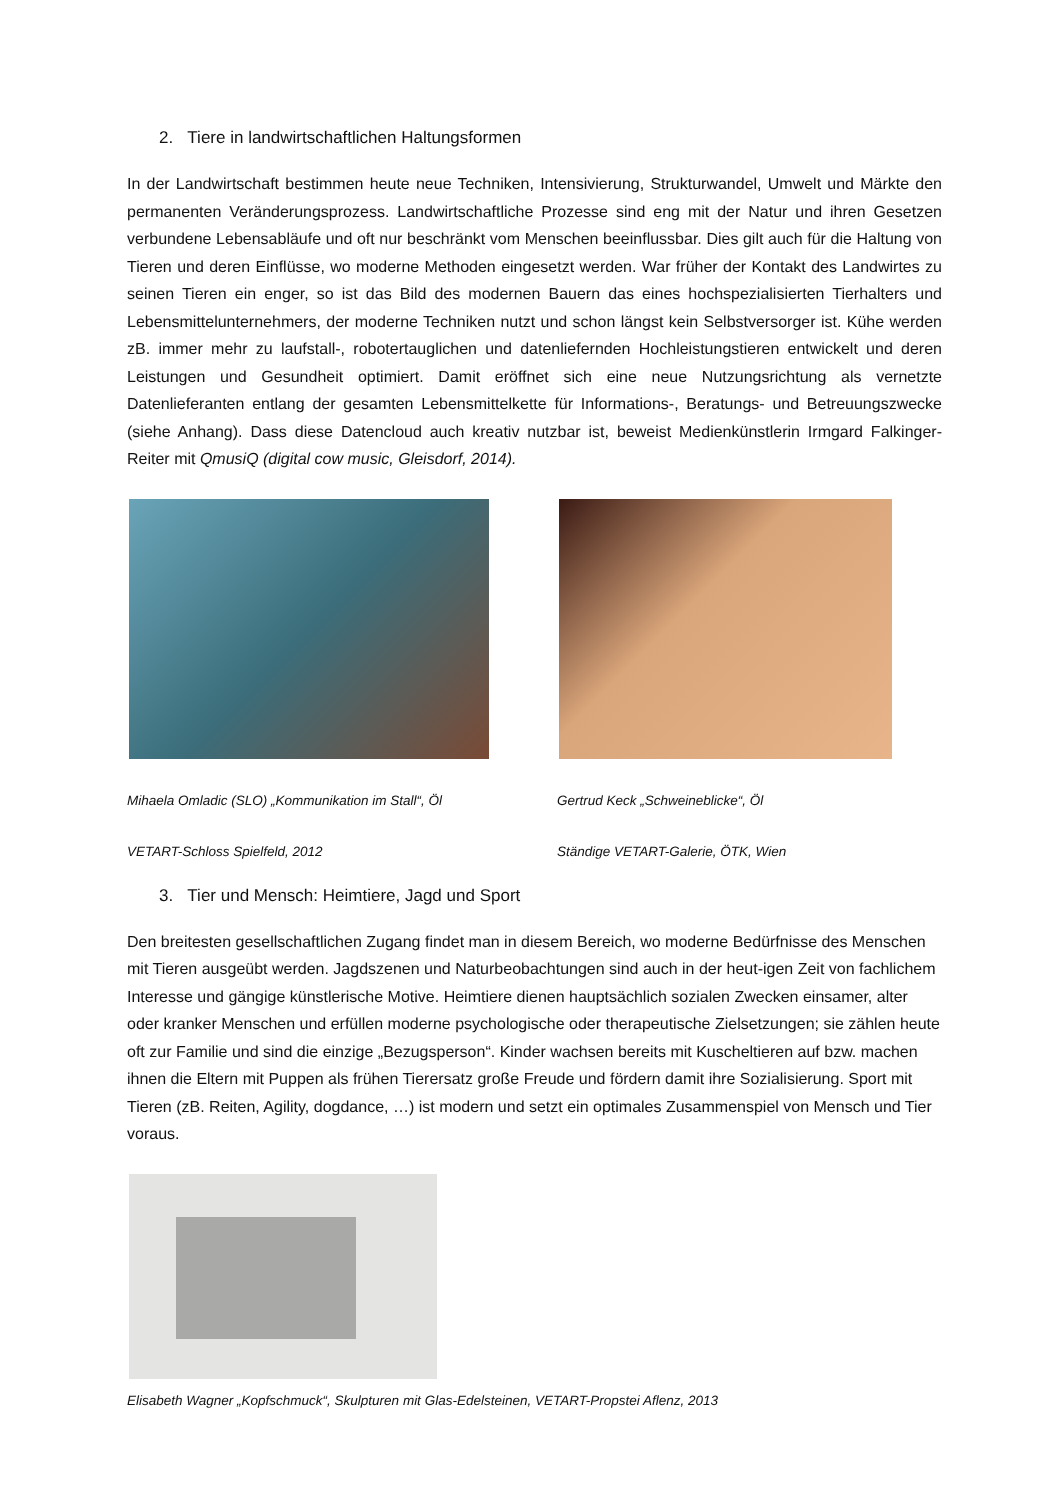2. Tiere in landwirtschaftlichen Haltungsformen
In der Landwirtschaft bestimmen heute neue Techniken, Intensivierung, Strukturwandel, Umwelt und Märkte den permanenten Veränderungsprozess. Landwirtschaftliche Prozesse sind eng mit der Natur und ihren Gesetzen verbundene Lebensabläufe und oft nur beschränkt vom Menschen beeinflussbar. Dies gilt auch für die Haltung von Tieren und deren Einflüsse, wo moderne Methoden eingesetzt werden. War früher der Kontakt des Landwirtes zu seinen Tieren ein enger, so ist das Bild des modernen Bauern das eines hochspezialisierten Tierhalters und Lebensmittelunternehmers, der moderne Techniken nutzt und schon längst kein Selbstversorger ist. Kühe werden zB. immer mehr zu laufstall-, robotertauglichen und datenliefernden Hochleistungstieren entwickelt und deren Leistungen und Gesundheit optimiert. Damit eröffnet sich eine neue Nutzungsrichtung als vernetzte Datenlieferanten entlang der gesamten Lebensmittelkette für Informations-, Beratungs- und Betreuungszwecke (siehe Anhang). Dass diese Datencloud auch kreativ nutzbar ist, beweist Medienkünstlerin Irmgard Falkinger-Reiter mit QmusiQ (digital cow music, Gleisdorf, 2014).
Mihaela Omladic (SLO) „Kommunikation im Stall“, Öl
VETART-Schloss Spielfeld, 2012
Gertrud Keck „Schweineblicke“, Öl
Ständige VETART-Galerie, ÖTK, Wien
3. Tier und Mensch: Heimtiere, Jagd und Sport
Den breitesten gesellschaftlichen Zugang findet man in diesem Bereich, wo moderne Bedürfnisse des Menschen mit Tieren ausgeübt werden. Jagdszenen und Naturbeobachtungen sind auch in der heut-igen Zeit von fachlichem Interesse und gängige künstlerische Motive. Heimtiere dienen hauptsächlich sozialen Zwecken einsamer, alter oder kranker Menschen und erfüllen moderne psychologische oder therapeutische Zielsetzungen; sie zählen heute oft zur Familie und sind die einzige „Bezugsperson“. Kinder wachsen bereits mit Kuscheltieren auf bzw. machen ihnen die Eltern mit Puppen als frühen Tierersatz große Freude und fördern damit ihre Sozialisierung. Sport mit Tieren (zB. Reiten, Agility, dogdance, …) ist modern und setzt ein optimales Zusammenspiel von Mensch und Tier voraus.
Elisabeth Wagner „Kopfschmuck“, Skulpturen mit Glas-Edelsteinen, VETART-Propstei Aflenz, 2013